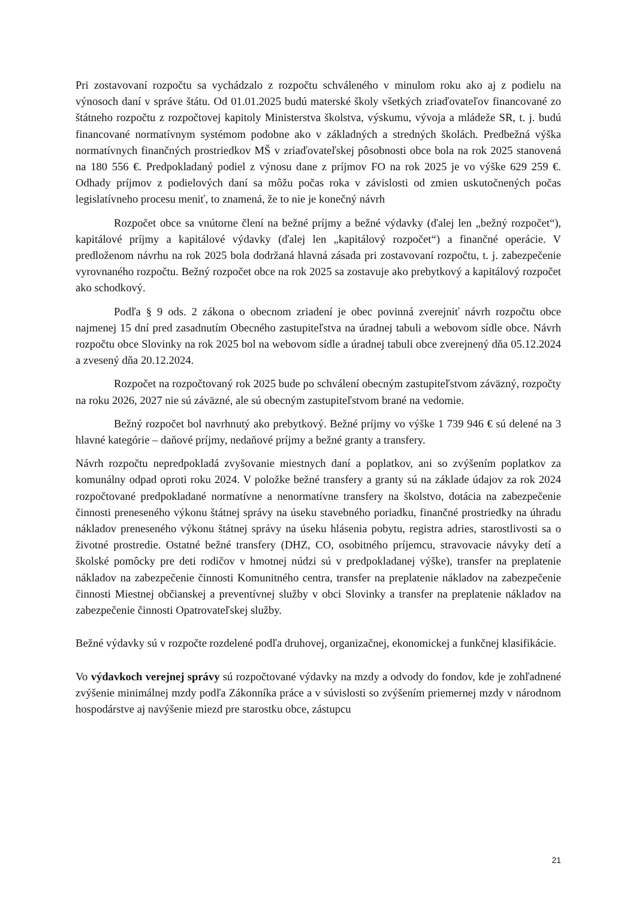Pri zostavovaní rozpočtu sa vychádzalo z rozpočtu schváleného v minulom roku ako aj z podielu na výnosoch daní v správe štátu. Od 01.01.2025 budú materské školy všetkých zriaďovateľov financované zo štátneho rozpočtu z rozpočtovej kapitoly Ministerstva školstva, výskumu, vývoja a mládeže SR, t. j. budú financované normatívnym systémom podobne ako v základných a stredných školách. Predbežná výška normatívnych finančných prostriedkov MŠ v zriaďovateľskej pôsobnosti obce bola na rok 2025 stanovená na 180 556 €. Predpokladaný podiel z výnosu dane z príjmov FO na rok 2025 je vo výške 629 259 €. Odhady príjmov z podielových daní sa môžu počas roka v závislosti od zmien uskutočnených počas legislatívneho procesu meniť, to znamená, že to nie je konečný návrh
Rozpočet obce sa vnútorne člení na bežné príjmy a bežné výdavky (ďalej len „bežný rozpočet“), kapitálové príjmy a kapitálové výdavky (ďalej len „kapitálový rozpočet“) a finančné operácie. V predloženom návrhu na rok 2025 bola dodržaná hlavná zásada pri zostavovaní rozpočtu, t. j. zabezpečenie vyrovnaného rozpočtu. Bežný rozpočet obce na rok 2025 sa zostavuje ako prebytkový a kapitálový rozpočet ako schodkový.
Podľa § 9 ods. 2 zákona o obecnom zriadení je obec povinná zverejniť návrh rozpočtu obce najmenej 15 dní pred zasadnutím Obecného zastupiteľstva na úradnej tabuli a webovom sídle obce. Návrh rozpočtu obce Slovinky na rok 2025 bol na webovom sídle a úradnej tabuli obce zverejnený dňa 05.12.2024 a zvesený dňa 20.12.2024.
Rozpočet na rozpočtovaný rok 2025 bude po schválení obecným zastupiteľstvom záväzný, rozpočty na roku 2026, 2027 nie sú záväzné, ale sú obecným zastupiteľstvom brané na vedomie.
Bežný rozpočet bol navrhnutý ako prebytkový. Bežné príjmy vo výške 1 739 946 € sú delené na 3 hlavné kategórie – daňové príjmy, nedaňové príjmy a bežné granty a transfery.
Návrh rozpočtu nepredpokladá zvyšovanie miestnych daní a poplatkov, ani so zvýšením poplatkov za komunálny odpad oproti roku 2024. V položke bežné transfery a granty sú na základe údajov za rok 2024 rozpočtované predpokladané normatívne a nenormatívne transfery na školstvo, dotácia na zabezpečenie činnosti preneseného výkonu štátnej správy na úseku stavebného poriadku, finančné prostriedky na úhradu nákladov preneseného výkonu štátnej správy na úseku hlásenia pobytu, registra adries, starostlivosti sa o životné prostredie. Ostatné bežné transfery (DHZ, CO, osobitného príjemcu, stravovacie návyky detí a školské pomôcky pre deti rodičov v hmotnej núdzi sú v predpokladanej výške), transfer na preplatenie nákladov na zabezpečenie činnosti Komunitného centra, transfer na preplatenie nákladov na zabezpečenie činnosti Miestnej občianskej a preventívnej služby v obci Slovinky a transfer na preplatenie nákladov na zabezpečenie činnosti Opatrovateľskej služby.
Bežné výdavky sú v rozpočte rozdelené podľa druhovej, organizačnej, ekonomickej a funkčnej klasifikácie.
Vo výdavkoch verejnej správy sú rozpočtované výdavky na mzdy a odvody do fondov, kde je zohľadnené zvýšenie minimálnej mzdy podľa Zákonníka práce a v súvislosti so zvýšením priemernej mzdy v národnom hospodárstve aj navýšenie miezd pre starostku obce, zástupcu
21